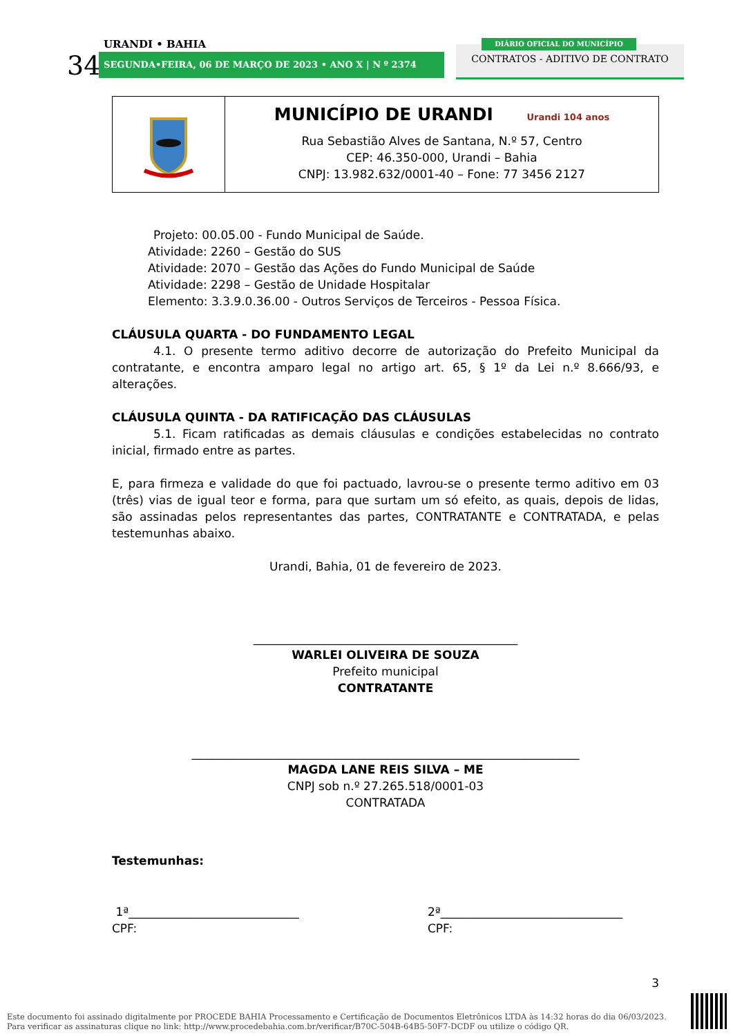URANDI • BAHIA
34 SEGUNDA•FEIRA, 06 DE MARÇO DE 2023 • ANO X | N º 2374
CONTRATOS - ADITIVO DE CONTRATO
DIÁRIO OFICIAL DO MUNICÍPIO
| | MUNICÍPIO DE URANDI Urandi 104 anos Rua Sebastião Alves de Santana, N.º 57, Centro CEP: 46.350-000, Urandi – Bahia CNPJ: 13.982.632/0001-40 – Fone: 77 3456 2127 |
Projeto: 00.05.00 - Fundo Municipal de Saúde.
Atividade: 2260 – Gestão do SUS
Atividade: 2070 – Gestão das Ações do Fundo Municipal de Saúde
Atividade: 2298 – Gestão de Unidade Hospitalar
Elemento: 3.3.9.0.36.00 - Outros Serviços de Terceiros - Pessoa Física.
CLÁUSULA QUARTA - DO FUNDAMENTO LEGAL
4.1. O presente termo aditivo decorre de autorização do Prefeito Municipal da contratante, e encontra amparo legal no artigo art. 65, § 1º da Lei n.º 8.666/93, e alterações.
CLÁUSULA QUINTA - DA RATIFICAÇÃO DAS CLÁUSULAS
5.1. Ficam ratificadas as demais cláusulas e condições estabelecidas no contrato inicial, firmado entre as partes.
E, para firmeza e validade do que foi pactuado, lavrou-se o presente termo aditivo em 03 (três) vias de igual teor e forma, para que surtam um só efeito, as quais, depois de lidas, são assinadas pelos representantes das partes, CONTRATANTE e CONTRATADA, e pelas testemunhas abaixo.
Urandi, Bahia, 01 de fevereiro de 2023.
_____________________________________________
WARLEI OLIVEIRA DE SOUZA
Prefeito municipal
CONTRATANTE
__________________________________________________________________
MAGDA LANE REIS SILVA – ME
CNPJ sob n.º 27.265.518/0001-03
CONTRATADA
Testemunhas:
1ª_____________________________
CPF:
2ª_______________________________
CPF:
3
Este documento foi assinado digitalmente por PROCEDE BAHIA Processamento e Certificação de Documentos Eletrônicos LTDA às 14:32 horas do dia 06/03/2023.
Para verificar as assinaturas clique no link: http://www.procedebahia.com.br/verificar/B70C-504B-64B5-50F7-DCDF ou utilize o código QR.